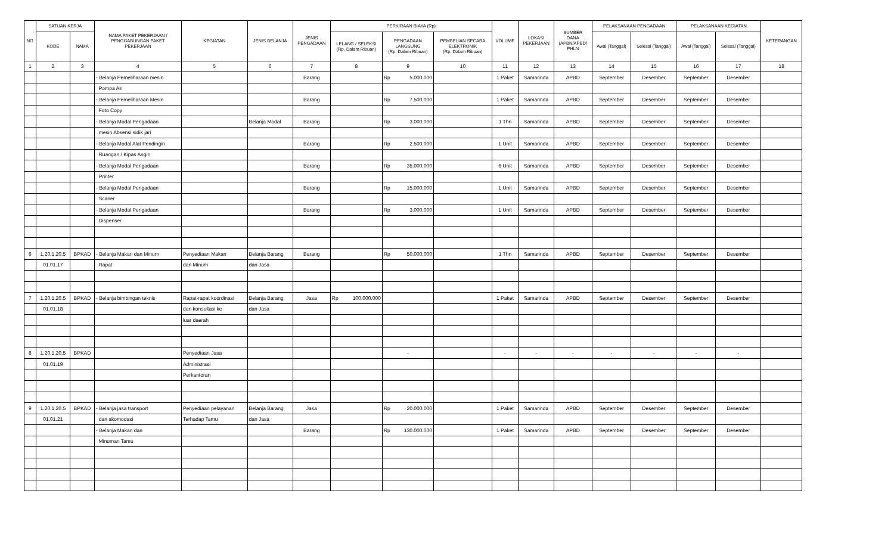| NO | SATUAN KERJA | | NAMA PAKET PEKERJAAN / PENGGABUNGAN PAKET PEKERJAAN | KEGIATAN | JENIS BELANJA | JENIS PENGADAAN | PERKIRAAN BIAYA (Rp) | | | VOLUME | LOKASI PEKERJAAN | SUMBER DANA (APBN/APBD/ PHLN | PELAKSANAAN PENGADAAN | | PELAKSANAAN KEGIATAN | | KETERANGAN |
| --- | --- | --- | --- | --- | --- | --- | --- | --- | --- | --- | --- | --- | --- | --- | --- | --- | --- |
| | KODE | NAMA | | | | | LELANG / SELEKSI (Rp. Dalam Ribuan) | PENGADAAN LANGSUNG (Rp. Dalam Ribuan) | PEMBELIAN SECARA ELEKTRONIK (Rp. Dalam Ribuan) | | | | Awal (Tanggal) | Selesai (Tanggal) | Awal (Tanggal) | Selesai (Tanggal) | |
| 1 | 2 | 3 | 4 | 5 | 6 | 7 | 8 | 9 | 10 | 11 | 12 | 13 | 14 | 15 | 16 | 17 | 18 |
| | | | - Belanja Pemeliharaan mesin | | | Barang | | Rp 5.000.000 | | 1 Paket | Samarinda | APBD | September | Desember | September | Desember | |
| | | | Pompa Air | | | | | | | | | | | | | | |
| | | | - Belanja Pemeliharaan Mesin | | | Barang | | Rp 7.500.000 | | 1 Paket | Samarinda | APBD | September | Desember | September | Desember | |
| | | | Foto Copy | | | | | | | | | | | | | | |
| | | | - Belanja Modal Pengadaan | | Belanja Modal | Barang | | Rp 3.000.000 | | 1 Thn | Samarinda | APBD | September | Desember | September | Desember | |
| | | | mesin Absensi sidik jari | | | | | | | | | | | | | | |
| | | | - Belanja Modal Alat Pendingin | | | Barang | | Rp 2.500.000 | | 1 Unit | Samarinda | APBD | September | Desember | September | Desember | |
| | | | Ruangan / Kipas Angin | | | | | | | | | | | | | | |
| | | | - Belanja Modal Pengadaan | | | Barang | | Rp 35.000.000 | | 6 Unit | Samarinda | APBD | September | Desember | September | Desember | |
| | | | Printer | | | | | | | | | | | | | | |
| | | | - Belanja Modal Pengadaan | | | Barang | | Rp 15.000.000 | | 1 Unit | Samarinda | APBD | September | Desember | September | Desember | |
| | | | Scaner | | | | | | | | | | | | | | |
| | | | - Belanja Modal Pengadaan | | | Barang | | Rp 3.000.000 | | 1 Unit | Samarinda | APBD | September | Desember | September | Desember | |
| | | | Dispenser | | | | | | | | | | | | | | |
| 6 | 1.20.1.20.5 | BPKAD | - Belanja Makan dan Minum | Penyediaan Makan | Belanja Barang | Barang | | Rp 50.000.000 | | 1 Thn | Samarinda | APBD | September | Desember | September | Desember | |
| | 01.01.17 | | Rapat | dan Minum | dan Jasa | | | | | | | | | | | | |
| 7 | 1.20.1.20.5 | BPKAD | - Belanja bimbingan teknis | Rapat-rapat koordinasi | Belanja Barang | Jasa | Rp 100.000.000 | | | 1 Paket | Samarinda | APBD | September | Desember | September | Desember | |
| | 01.01.18 | | | dan konsultasi ke | dan Jasa | | | | | | | | | | | | |
| | | | | luar daerah | | | | | | | | | | | | | |
| 8 | 1.20.1.20.5 | BPKAD | | Penyediaan Jasa | | | | - | | - | - | - | - | - | - | - | |
| | 01.01.19 | | | Administrasi | | | | | | | | | | | | | |
| | | | | Perkantoran | | | | | | | | | | | | | |
| 9 | 1.20.1.20.5 | BPKAD | - Belanja jasa transport | Penyediaan pelayanan | Belanja Barang | Jasa | | Rp 20.000.000 | | 1 Paket | Samarinda | APBD | September | Desember | September | Desember | |
| | 01.01.21 | | dan akomodasi | Terhadap Tamu | dan Jasa | | | | | | | | | | | | |
| | | | - Belanja Makan dan | | | Barang | | Rp 130.000.000 | | 1 Paket | Samarinda | APBD | September | Desember | September | Desember | |
| | | | Minuman Tamu | | | | | | | | | | | | | | |